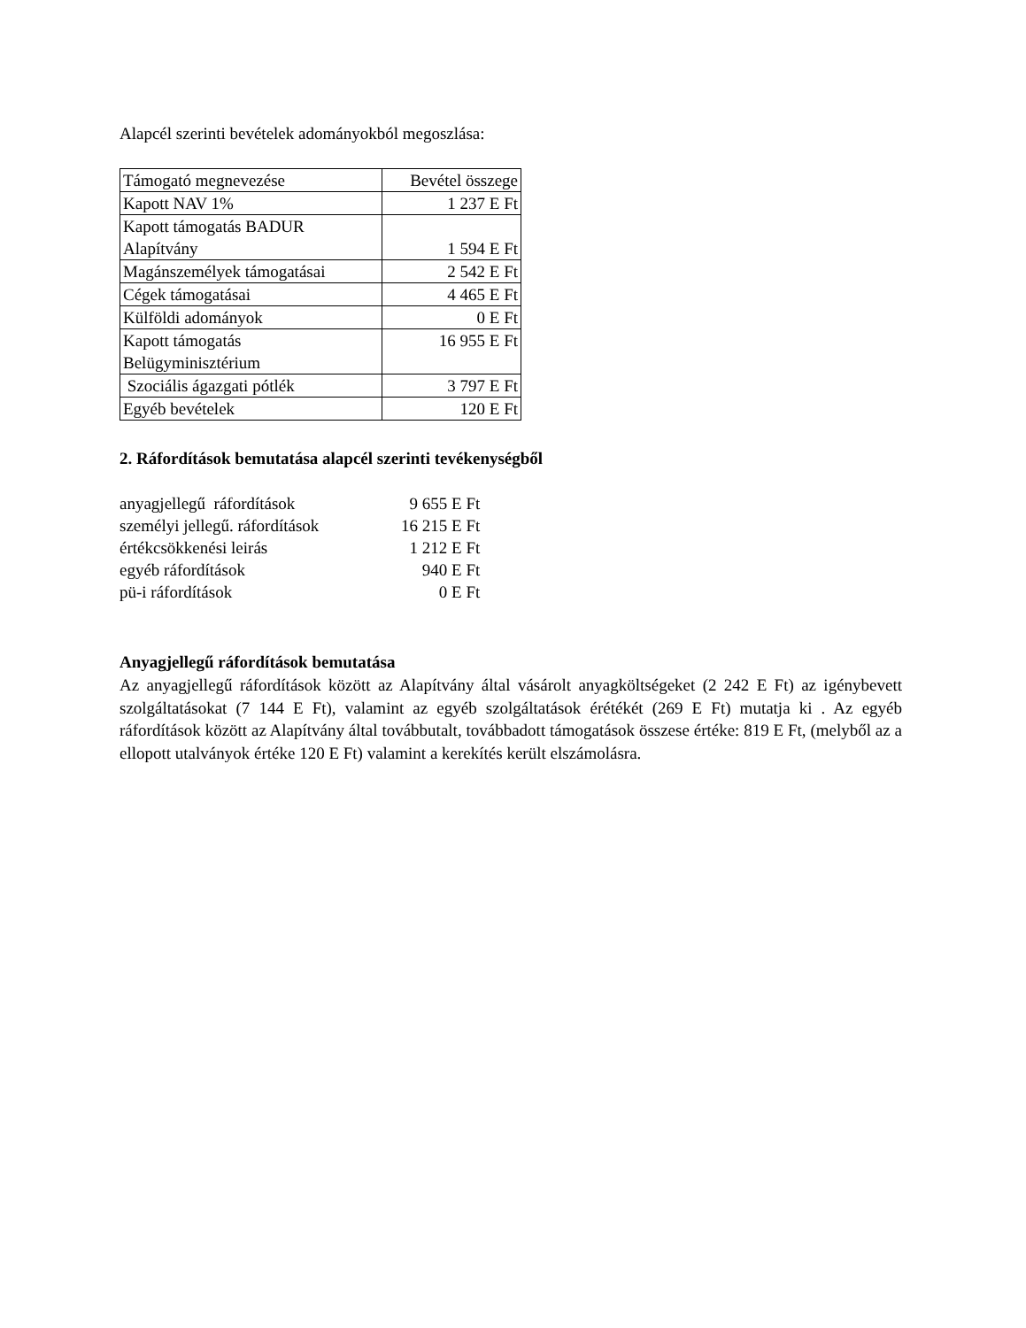Alapcél szerinti bevételek adományokból megoszlása:
| Támogató megnevezése | Bevétel összege |
| Kapott NAV 1% | 1 237 E Ft |
| Kapott támogatás BADUR Alapítvány | 1 594 E Ft |
| Magánszemélyek támogatásai | 2 542 E Ft |
| Cégek támogatásai | 4 465 E Ft |
| Külföldi adományok | 0 E Ft |
| Kapott támogatás Belügyminisztérium | 16 955 E Ft |
| Szociális ágazgati pótlék | 3 797 E Ft |
| Egyéb bevételek | 120 E Ft |
2. Ráfordítások bemutatása alapcél szerinti tevékenységből
| anyagjellegű ráfordítások | 9 655 E Ft |
| személyi jellegű. ráfordítások | 16 215 E Ft |
| értékcsökkenési leirás | 1 212 E Ft |
| egyéb ráfordítások | 940 E Ft |
| pü-i ráfordítások | 0 E Ft |
Anyagjellegű ráfordítások bemutatása
Az anyagjellegű ráfordítások között az Alapítvány által vásárolt anyagköltségeket (2 242 E Ft) az igénybevett szolgáltatásokat (7 144 E Ft), valamint az egyéb szolgáltatások érétékét (269 E Ft) mutatja ki . Az egyéb ráfordítások között az Alapítvány által továbbutalt, továbbadott támogatások összese értéke: 819 E Ft, (melyből az a ellopott utalványok értéke 120 E Ft) valamint a kerekítés került elszámolásra.